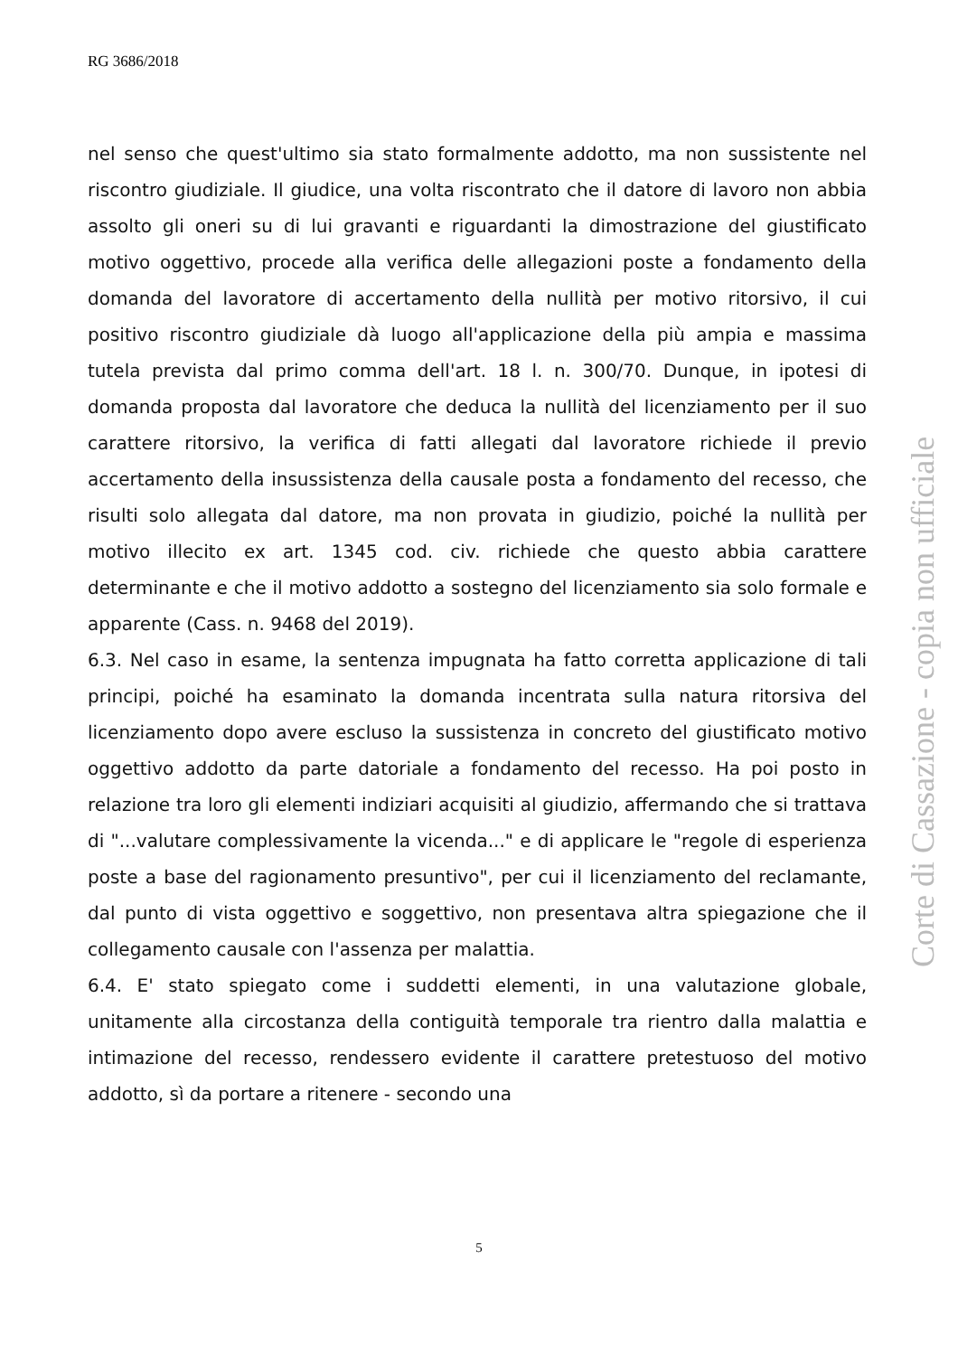RG 3686/2018
nel senso che quest'ultimo sia stato formalmente addotto, ma non sussistente nel riscontro giudiziale. Il giudice, una volta riscontrato che il datore di lavoro non abbia assolto gli oneri su di lui gravanti e riguardanti la dimostrazione del giustificato motivo oggettivo, procede alla verifica delle allegazioni poste a fondamento della domanda del lavoratore di accertamento della nullità per motivo ritorsivo, il cui positivo riscontro giudiziale dà luogo all'applicazione della più ampia e massima tutela prevista dal primo comma dell'art. 18 l. n. 300/70. Dunque, in ipotesi di domanda proposta dal lavoratore che deduca la nullità del licenziamento per il suo carattere ritorsivo, la verifica di fatti allegati dal lavoratore richiede il previo accertamento della insussistenza della causale posta a fondamento del recesso, che risulti solo allegata dal datore, ma non provata in giudizio, poiché la nullità per motivo illecito ex art. 1345 cod. civ. richiede che questo abbia carattere determinante e che il motivo addotto a sostegno del licenziamento sia solo formale e apparente (Cass. n. 9468 del 2019).
6.3. Nel caso in esame, la sentenza impugnata ha fatto corretta applicazione di tali principi, poiché ha esaminato la domanda incentrata sulla natura ritorsiva del licenziamento dopo avere escluso la sussistenza in concreto del giustificato motivo oggettivo addotto da parte datoriale a fondamento del recesso. Ha poi posto in relazione tra loro gli elementi indiziari acquisiti al giudizio, affermando che si trattava di "...valutare complessivamente la vicenda..." e di applicare le "regole di esperienza poste a base del ragionamento presuntivo", per cui il licenziamento del reclamante, dal punto di vista oggettivo e soggettivo, non presentava altra spiegazione che il collegamento causale con l'assenza per malattia.
6.4. E' stato spiegato come i suddetti elementi, in una valutazione globale, unitamente alla circostanza della contiguità temporale tra rientro dalla malattia e intimazione del recesso, rendessero evidente il carattere pretestuoso del motivo addotto, sì da portare a ritenere - secondo una
Corte di Cassazione - copia non ufficiale
5